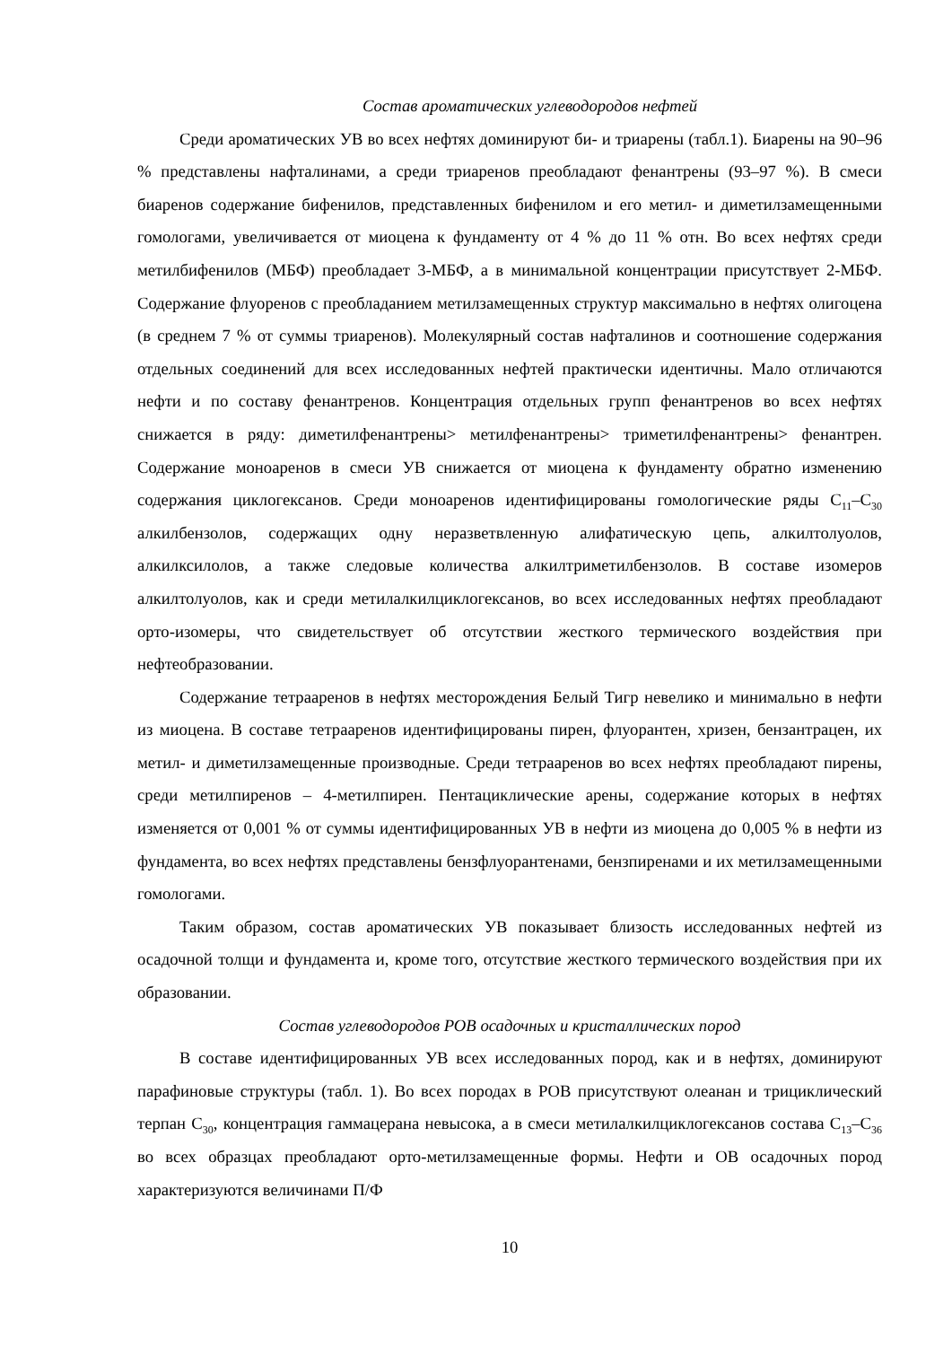Состав ароматических углеводородов нефтей
Среди ароматических УВ во всех нефтях доминируют би- и триарены (табл.1). Биарены на 90–96 % представлены нафталинами, а среди триаренов преобладают фенантрены (93–97 %). В смеси биаренов содержание бифенилов, представленных бифенилом и его метил- и диметилзамещенными гомологами, увеличивается от миоцена к фундаменту от 4 % до 11 % отн. Во всех нефтях среди метилбифенилов (МБФ) преобладает 3-МБФ, а в минимальной концентрации присутствует 2-МБФ. Содержание флуоренов с преобладанием метилзамещенных структур максимально в нефтях олигоцена (в среднем 7 % от суммы триаренов). Молекулярный состав нафталинов и соотношение содержания отдельных соединений для всех исследованных нефтей практически идентичны. Мало отличаются нефти и по составу фенантренов. Концентрация отдельных групп фенантренов во всех нефтях снижается в ряду: диметилфенантрены> метилфенантрены> триметилфенантрены> фенантрен. Содержание моноаренов в смеси УВ снижается от миоцена к фундаменту обратно изменению содержания циклогексанов. Среди моноаренов идентифицированы гомологические ряды С<sub>11</sub>–С<sub>30</sub> алкилбензолов, содержащих одну неразветвленную алифатическую цепь, алкилтолуолов, алкилксилолов, а также следовые количества алкилтриметилбензолов. В составе изомеров алкилтолуолов, как и среди метилалкилциклогексанов, во всех исследованных нефтях преобладают орто-изомеры, что свидетельствует об отсутствии жесткого термического воздействия при нефтеобразовании.
Содержание тетрааренов в нефтях месторождения Белый Тигр невелико и минимально в нефти из миоцена. В составе тетрааренов идентифицированы пирен, флуорантен, хризен, бензантрацен, их метил- и диметилзамещенные производные. Среди тетрааренов во всех нефтях преобладают пирены, среди метилпиренов – 4-метилпирен. Пентациклические арены, содержание которых в нефтях изменяется от 0,001 % от суммы идентифицированных УВ в нефти из миоцена до 0,005 % в нефти из фундамента, во всех нефтях представлены бензфлуорантенами, бензпиренами и их метилзамещенными гомологами.
Таким образом, состав ароматических УВ показывает близость исследованных нефтей из осадочной толщи и фундамента и, кроме того, отсутствие жесткого термического воздействия при их образовании.
Состав углеводородов РОВ осадочных и кристаллических пород
В составе идентифицированных УВ всех исследованных пород, как и в нефтях, доминируют парафиновые структуры (табл. 1). Во всех породах в РОВ присутствуют олеанан и трициклический терпан С<sub>30</sub>, концентрация гаммацерана невысока, а в смеси метилалкилциклогексанов состава С<sub>13</sub>–С<sub>36</sub> во всех образцах преобладают орто-метилзамещенные формы. Нефти и ОВ осадочных пород характеризуются величинами П/Ф
10